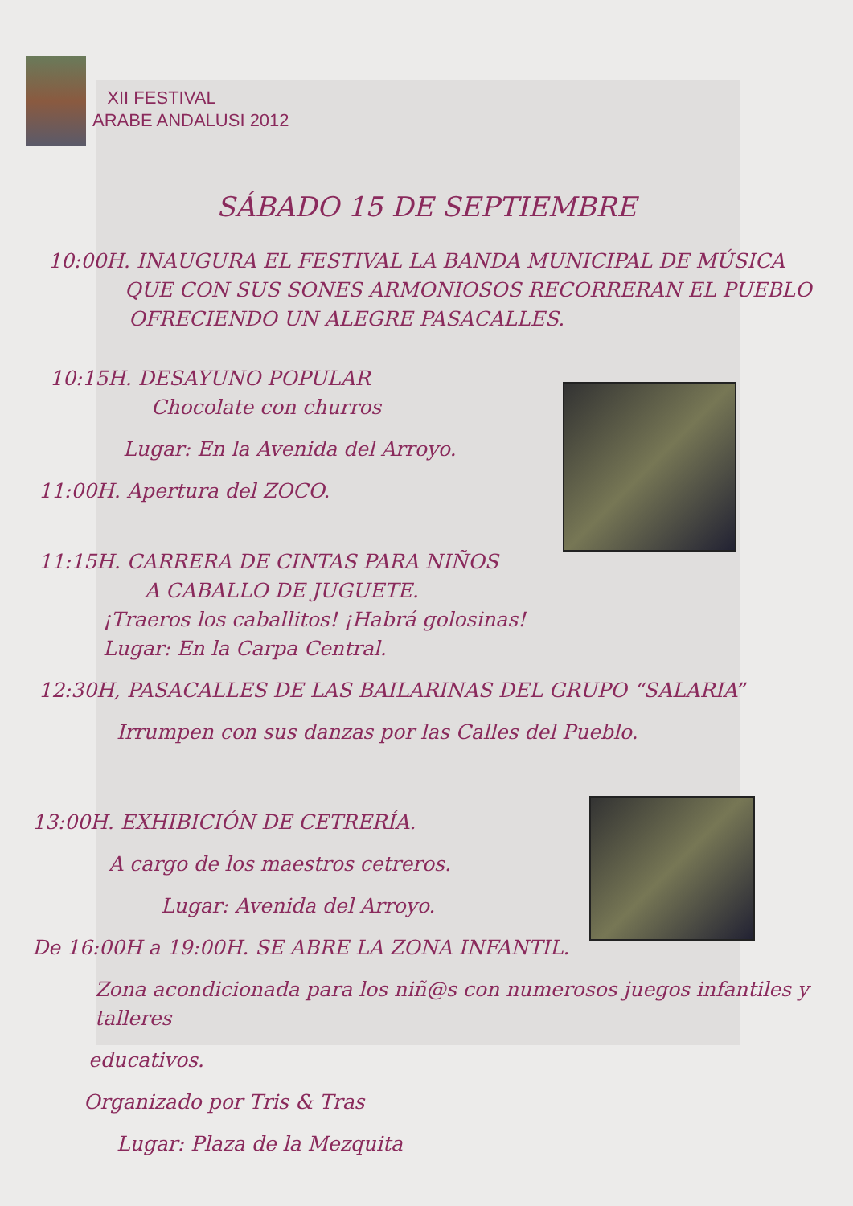XII FESTIVAL
ARABE ANDALUSI 2012
SÁBADO 15 DE SEPTIEMBRE
10:00H. INAUGURA EL FESTIVAL LA BANDA MUNICIPAL DE MÚSICA
QUE CON SUS SONES ARMONIOSOS RECORRERAN EL PUEBLO
OFRECIENDO UN ALEGRE PASACALLES.
10:15H. DESAYUNO POPULAR
Chocolate con churros
Lugar: En la Avenida del Arroyo.
11:00H. Apertura del ZOCO.
11:15H. CARRERA DE CINTAS PARA NIÑOS
A CABALLO DE JUGUETE.
¡Traeros los caballitos! ¡Habrá golosinas!
Lugar: En la Carpa Central.
12:30H, PASACALLES DE LAS BAILARINAS DEL GRUPO “SALARIA”
Irrumpen con sus danzas por las Calles del Pueblo.
13:00H. EXHIBICIÓN DE CETRERÍA.
A cargo de los maestros cetreros.
Lugar: Avenida del Arroyo.
De 16:00H a 19:00H. SE ABRE LA ZONA INFANTIL.
Zona acondicionada para los niñ@s con numerosos juegos infantiles y talleres
educativos.
Organizado por Tris & Tras
Lugar: Plaza de la Mezquita